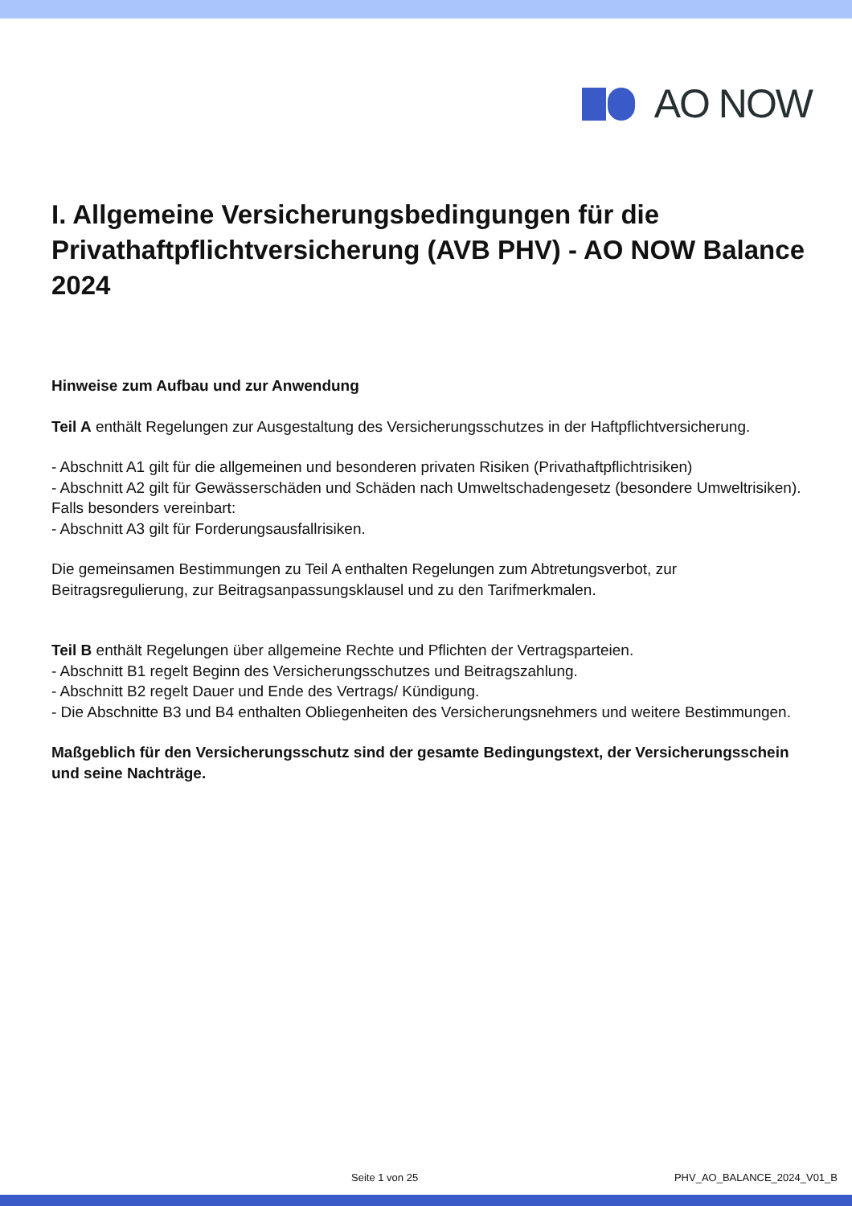AO NOW
I. Allgemeine Versicherungsbedingungen für die Privathaftpflichtversicherung (AVB PHV) - AO NOW Balance 2024
Hinweise zum Aufbau und zur Anwendung
Teil A enthält Regelungen zur Ausgestaltung des Versicherungsschutzes in der Haftpflichtversicherung.
- Abschnitt A1 gilt für die allgemeinen und besonderen privaten Risiken (Privathaftpflichtrisiken)
- Abschnitt A2 gilt für Gewässerschäden und Schäden nach Umweltschadengesetz (besondere Umweltrisiken).
Falls besonders vereinbart:
- Abschnitt A3 gilt für Forderungsausfallrisiken.
Die gemeinsamen Bestimmungen zu Teil A enthalten Regelungen zum Abtretungsverbot, zur Beitragsregulierung, zur Beitragsanpassungsklausel und zu den Tarifmerkmalen.
Teil B enthält Regelungen über allgemeine Rechte und Pflichten der Vertragsparteien.
- Abschnitt B1 regelt Beginn des Versicherungsschutzes und Beitragszahlung.
- Abschnitt B2 regelt Dauer und Ende des Vertrags/ Kündigung.
- Die Abschnitte B3 und B4 enthalten Obliegenheiten des Versicherungsnehmers und weitere Bestimmungen.
Maßgeblich für den Versicherungsschutz sind der gesamte Bedingungstext, der Versicherungsschein und seine Nachträge.
Seite 1 von 25 PHV_AO_BALANCE_2024_V01_B